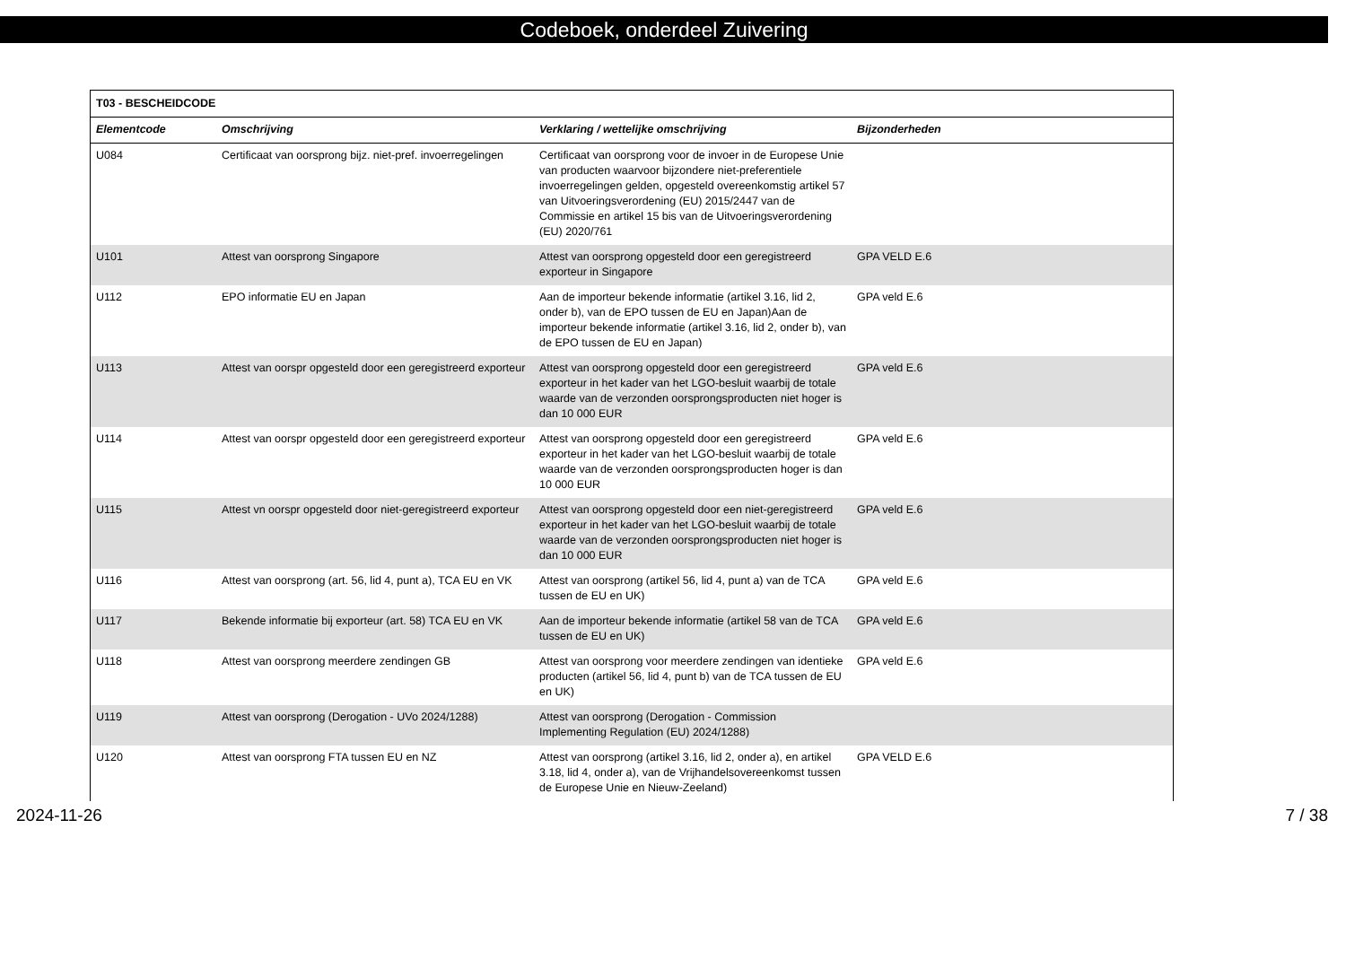Codeboek, onderdeel Zuivering
| T03 - BESCHEIDCODE | | | |
| --- | --- | --- | --- |
| Elementcode | Omschrijving | Verklaring / wettelijke omschrijving | Bijzonderheden |
| U084 | Certificaat van oorsprong bijz. niet-pref. invoerregelingen | Certificaat van oorsprong voor de invoer in de Europese Unie van producten waarvoor bijzondere niet-preferentiele invoerregelingen gelden, opgesteld overeenkomstig artikel 57 van Uitvoeringsverordening (EU) 2015/2447 van de Commissie en artikel 15 bis van de Uitvoeringsverordening (EU) 2020/761 | |
| U101 | Attest van oorsprong Singapore | Attest van oorsprong opgesteld door een geregistreerd exporteur in Singapore | GPA VELD E.6 |
| U112 | EPO informatie EU en Japan | Aan de importeur bekende informatie (artikel 3.16, lid 2, onder b), van de EPO tussen de EU en Japan)Aan de importeur bekende informatie (artikel 3.16, lid 2, onder b), van de EPO tussen de EU en Japan) | GPA veld E.6 |
| U113 | Attest van oorspr opgesteld door een geregistreerd exporteur | Attest van oorsprong opgesteld door een geregistreerd exporteur in het kader van het LGO-besluit waarbij de totale waarde van de verzonden oorsprongsproducten niet hoger is dan 10 000 EUR | GPA veld E.6 |
| U114 | Attest van oorspr opgesteld door een geregistreerd exporteur | Attest van oorsprong opgesteld door een geregistreerd exporteur in het kader van het LGO-besluit waarbij de totale waarde van de verzonden oorsprongsproducten hoger is dan 10 000 EUR | GPA veld E.6 |
| U115 | Attest vn oorspr opgesteld door niet-geregistreerd exporteur | Attest van oorsprong opgesteld door een niet-geregistreerd exporteur in het kader van het LGO-besluit waarbij de totale waarde van de verzonden oorsprongsproducten niet hoger is dan 10 000 EUR | GPA veld E.6 |
| U116 | Attest van oorsprong (art. 56, lid 4, punt a), TCA EU en VK | Attest van oorsprong (artikel 56, lid 4, punt a) van de TCA tussen de EU en UK) | GPA veld E.6 |
| U117 | Bekende informatie bij exporteur (art. 58) TCA EU en VK | Aan de importeur bekende informatie (artikel 58 van de TCA tussen de EU en UK) | GPA veld E.6 |
| U118 | Attest van oorsprong meerdere zendingen GB | Attest van oorsprong voor meerdere zendingen van identieke producten (artikel 56, lid 4, punt b) van de TCA tussen de EU en UK) | GPA veld E.6 |
| U119 | Attest van oorsprong (Derogation - UVo 2024/1288) | Attest van oorsprong (Derogation - Commission Implementing Regulation (EU) 2024/1288) | |
| U120 | Attest van oorsprong FTA tussen EU en NZ | Attest van oorsprong (artikel 3.16, lid 2, onder a), en artikel 3.18, lid 4, onder a), van de Vrijhandelsovereenkomst tussen de Europese Unie en Nieuw-Zeeland) | GPA VELD E.6 |
2024-11-26 7 / 38